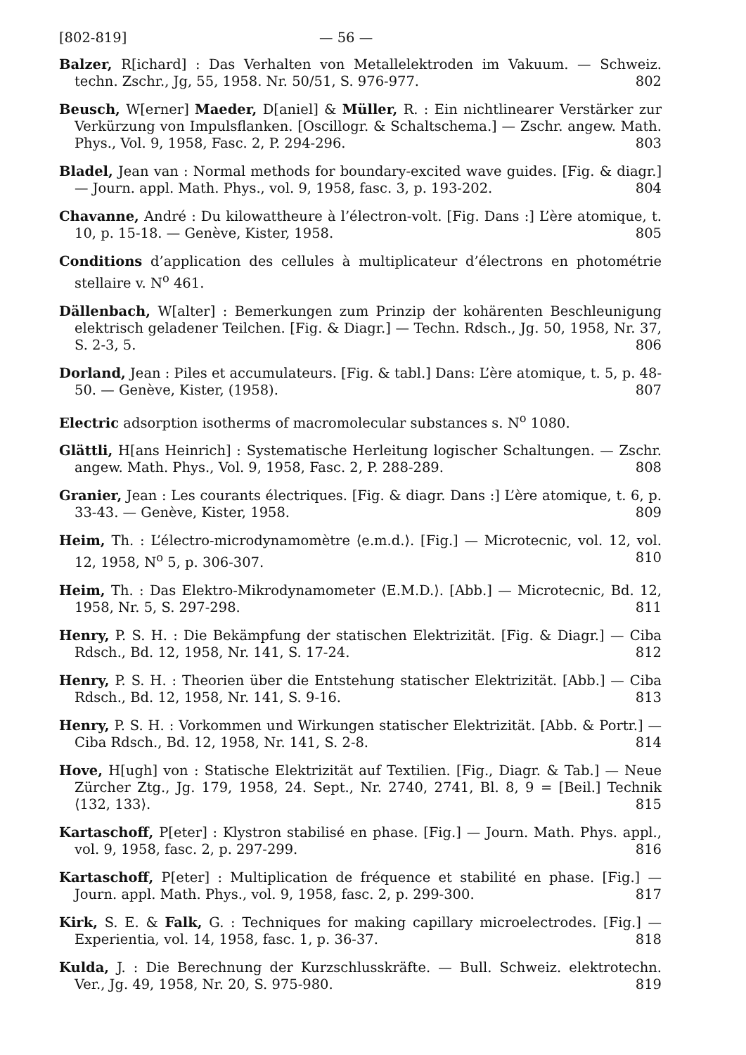[802-819] — 56 —
Balzer, R[ichard] : Das Verhalten von Metallelektroden im Vakuum. — Schweiz. techn. Zschr., Jg, 55, 1958. Nr. 50/51, S. 976-977. 802
Beusch, W[erner] Maeder, D[aniel] & Müller, R. : Ein nichtlinearer Verstärker zur Verkürzung von Impulsflanken. [Oscillogr. & Schaltschema.] — Zschr. angew. Math. Phys., Vol. 9, 1958, Fasc. 2, P. 294-296. 803
Bladel, Jean van : Normal methods for boundary-excited wave guides. [Fig. & diagr.] — Journ. appl. Math. Phys., vol. 9, 1958, fasc. 3, p. 193-202. 804
Chavanne, André : Du kilowattheure à l’électron-volt. [Fig. Dans :] L’ère atomique, t. 10, p. 15-18. — Genève, Kister, 1958. 805
Conditions d’application des cellules à multiplicateur d’électrons en photométrie stellaire v. N<sup>o</sup> 461.
Dällenbach, W[alter] : Bemerkungen zum Prinzip der kohärenten Beschleunigung elektrisch geladener Teilchen. [Fig. & Diagr.] — Techn. Rdsch., Jg. 50, 1958, Nr. 37, S. 2-3, 5. 806
Dorland, Jean : Piles et accumulateurs. [Fig. & tabl.] Dans: L’ère atomique, t. 5, p. 48-50. — Genève, Kister, (1958). 807
Electric adsorption isotherms of macromolecular substances s. N<sup>o</sup> 1080.
Glättli, H[ans Heinrich] : Systematische Herleitung logischer Schaltungen. — Zschr. angew. Math. Phys., Vol. 9, 1958, Fasc. 2, P. 288-289. 808
Granier, Jean : Les courants électriques. [Fig. & diagr. Dans :] L’ère atomique, t. 6, p. 33-43. — Genève, Kister, 1958. 809
Heim, Th. : L’électro-microdynamomètre ⟨e.m.d.⟩. [Fig.] — Microtecnic, vol. 12, vol. 12, 1958, N<sup>o</sup> 5, p. 306-307. 810
Heim, Th. : Das Elektro-Mikrodynamometer ⟨E.M.D.⟩. [Abb.] — Microtecnic, Bd. 12, 1958, Nr. 5, S. 297-298. 811
Henry, P. S. H. : Die Bekämpfung der statischen Elektrizität. [Fig. & Diagr.] — Ciba Rdsch., Bd. 12, 1958, Nr. 141, S. 17-24. 812
Henry, P. S. H. : Theorien über die Entstehung statischer Elektrizität. [Abb.] — Ciba Rdsch., Bd. 12, 1958, Nr. 141, S. 9-16. 813
Henry, P. S. H. : Vorkommen und Wirkungen statischer Elektrizität. [Abb. & Portr.] — Ciba Rdsch., Bd. 12, 1958, Nr. 141, S. 2-8. 814
Hove, H[ugh] von : Statische Elektrizität auf Textilien. [Fig., Diagr. & Tab.] — Neue Zürcher Ztg., Jg. 179, 1958, 24. Sept., Nr. 2740, 2741, Bl. 8, 9 = [Beil.] Technik ⟨132, 133⟩. 815
Kartaschoff, P[eter] : Klystron stabilisé en phase. [Fig.] — Journ. Math. Phys. appl., vol. 9, 1958, fasc. 2, p. 297-299. 816
Kartaschoff, P[eter] : Multiplication de fréquence et stabilité en phase. [Fig.] — Journ. appl. Math. Phys., vol. 9, 1958, fasc. 2, p. 299-300. 817
Kirk, S. E. & Falk, G. : Techniques for making capillary microelectrodes. [Fig.] — Experientia, vol. 14, 1958, fasc. 1, p. 36-37. 818
Kulda, J. : Die Berechnung der Kurzschlusskräfte. — Bull. Schweiz. elektrotechn. Ver., Jg. 49, 1958, Nr. 20, S. 975-980. 819